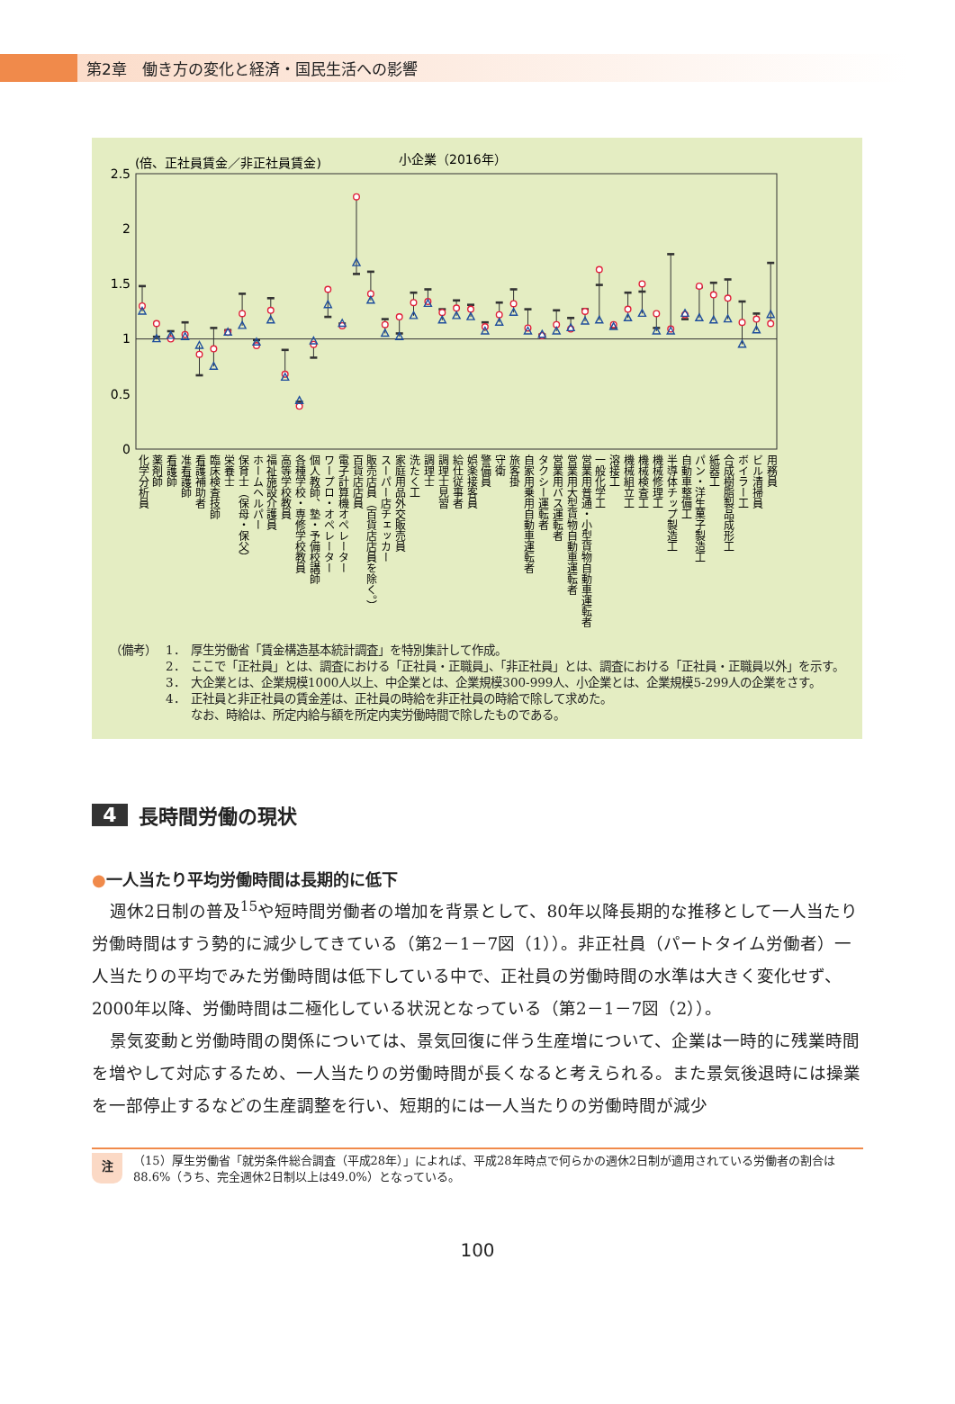第2章　働き方の変化と経済・国民生活への影響
(倍、正社員賃金／非正社員賃金)
小企業（2016年）
2.5
2
1.5
1
0.5
0
化学分析員
薬剤師
看護師
准看護師
看護補助者
臨床検査技師
栄養士
保育士（保母・保父）
ホームヘルパー
福祉施設介護員
高等学校教員
各種学校・専修学校教員
個人教師、塾・予備校講師
ワープロ・オペレーター
電子計算機オペレーター
百貨店店員
販売店員（百貨店店員を除く。）
スーパー店チェッカー
家庭用品外交販売員
洗たく工
調理士
調理士見習
給仕従事者
娯楽接客員
警備員
守衛
旅客掛
自家用乗用自動車運転者
タクシー運転者
営業用バス運転者
営業用大型貨物自動車運転者
営業用普通・小型貨物自動車運転者
一般化学工
溶接工
機械組立工
機械検査工
機械修理工
半導体チップ製造工
自動車整備工
パン・洋生菓子製造工
紙器工
合成樹脂製品成形工
ボイラー工
ビル清掃員
用務員
（備考） 1． 厚生労働省「賃金構造基本統計調査」を特別集計して作成。
2． ここで「正社員」とは、調査における「正社員・正職員」、「非正社員」とは、調査における「正社員・正職員以外」を示す。
3． 大企業とは、企業規模1000人以上、中企業とは、企業規模300-999人、小企業とは、企業規模5-299人の企業をさす。
4． 正社員と非正社員の賃金差は、正社員の時給を非正社員の時給で除して求めた。
なお、時給は、所定内給与額を所定内実労働時間で除したものである。
4 長時間労働の現状
●一人当たり平均労働時間は長期的に低下
週休2日制の普及<sup>15</sup>や短時間労働者の増加を背景として、80年以降長期的な推移として一人当たり労働時間はすう勢的に減少してきている（第2－1－7図（1））。非正社員（パートタイム労働者）一人当たりの平均でみた労働時間は低下している中で、正社員の労働時間の水準は大きく変化せず、2000年以降、労働時間は二極化している状況となっている（第2－1－7図（2））。
景気変動と労働時間の関係については、景気回復に伴う生産増について、企業は一時的に残業時間を増やして対応するため、一人当たりの労働時間が長くなると考えられる。また景気後退時には操業を一部停止するなどの生産調整を行い、短期的には一人当たりの労働時間が減少
注
（15）厚生労働省「就労条件総合調査（平成28年）」によれば、平成28年時点で何らかの週休2日制が適用されている労働者の割合は88.6%（うち、完全週休2日制以上は49.0%）となっている。
100